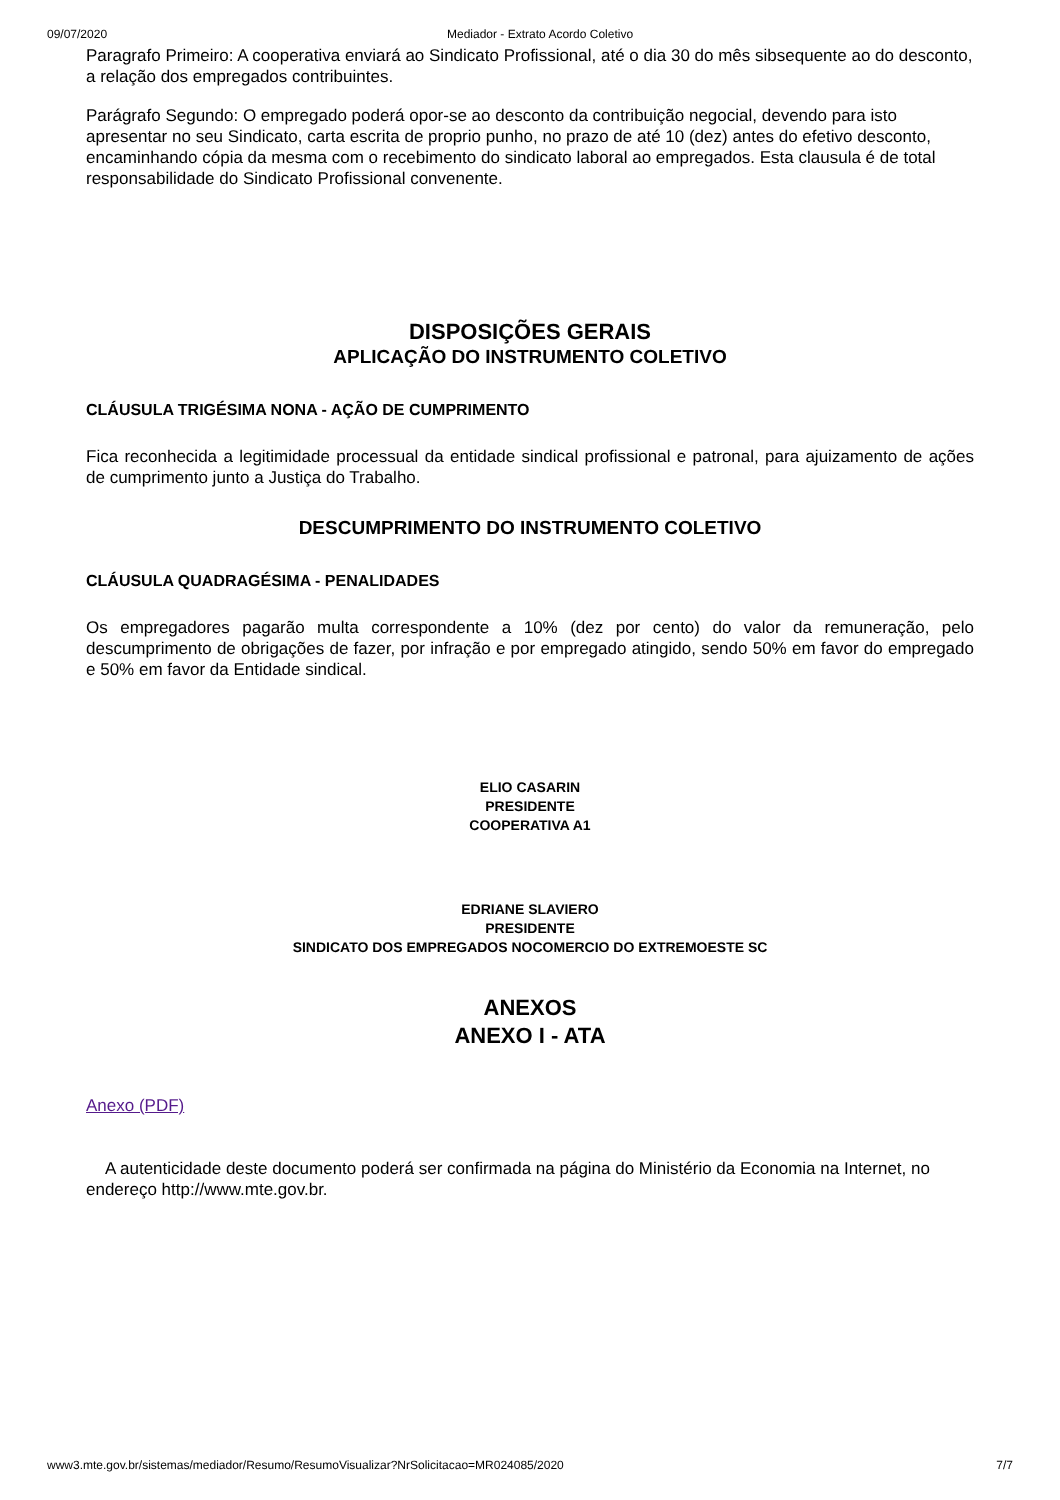09/07/2020 Mediador - Extrato Acordo Coletivo
Paragrafo Primeiro: A cooperativa enviará ao Sindicato Profissional, até o dia 30 do mês sibsequente ao do desconto, a relação dos empregados contribuintes.
Parágrafo Segundo: O empregado poderá opor-se ao desconto da contribuição negocial, devendo para isto apresentar no seu Sindicato, carta escrita de proprio punho, no prazo de até 10 (dez) antes do efetivo desconto, encaminhando cópia da mesma com o recebimento do sindicato laboral ao empregados. Esta clausula é de total responsabilidade do Sindicato Profissional convenente.
DISPOSIÇÕES GERAIS
APLICAÇÃO DO INSTRUMENTO COLETIVO
CLÁUSULA TRIGÉSIMA NONA - AÇÃO DE CUMPRIMENTO
Fica reconhecida a legitimidade processual da entidade sindical profissional e patronal, para ajuizamento de ações de cumprimento junto a Justiça do Trabalho.
DESCUMPRIMENTO DO INSTRUMENTO COLETIVO
CLÁUSULA QUADRAGÉSIMA - PENALIDADES
Os empregadores pagarão multa correspondente a 10% (dez por cento) do valor da remuneração, pelo descumprimento de obrigações de fazer, por infração e por empregado atingido, sendo 50% em favor do empregado e 50% em favor da Entidade sindical.
ELIO CASARIN
PRESIDENTE
COOPERATIVA A1
EDRIANE SLAVIERO
PRESIDENTE
SINDICATO DOS EMPREGADOS NOCOMERCIO DO EXTREMOESTE SC
ANEXOS
ANEXO I - ATA
Anexo (PDF)
A autenticidade deste documento poderá ser confirmada na página do Ministério da Economia na Internet, no endereço http://www.mte.gov.br.
www3.mte.gov.br/sistemas/mediador/Resumo/ResumoVisualizar?NrSolicitacao=MR024085/2020 7/7